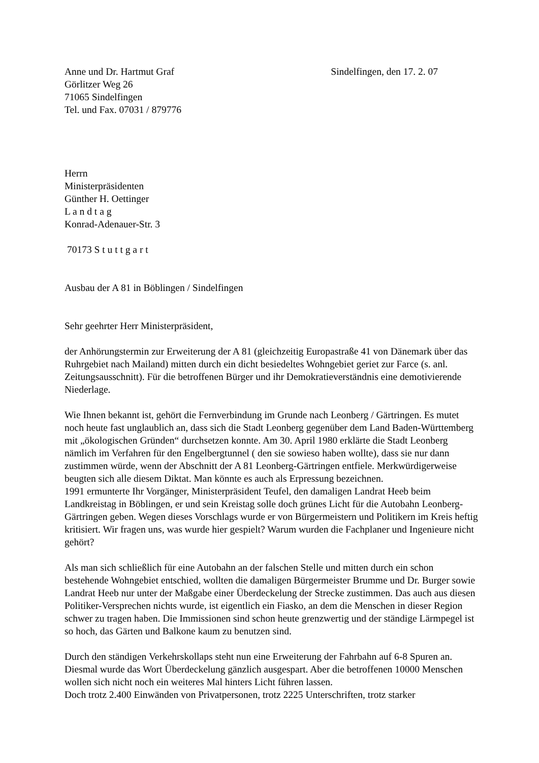Anne und Dr. Hartmut Graf Sindelfingen, den 17. 2. 07
Görlitzer Weg 26
71065 Sindelfingen
Tel. und Fax. 07031 / 879776
Herrn
Ministerpräsidenten
Günther H. Oettinger
L a n d t a g
Konrad-Adenauer-Str. 3
70173 S t u t t g a r t
Ausbau der A 81 in Böblingen / Sindelfingen
Sehr geehrter Herr Ministerpräsident,
der Anhörungstermin zur Erweiterung der A 81 (gleichzeitig Europastraße 41 von Dänemark über das Ruhrgebiet nach Mailand) mitten durch ein dicht besiedeltes Wohngebiet geriet zur Farce (s. anl. Zeitungsausschnitt). Für die betroffenen Bürger und ihr Demokratieverständnis eine demotivierende Niederlage.
Wie Ihnen bekannt ist, gehört die Fernverbindung im Grunde nach Leonberg / Gärtringen. Es mutet noch heute fast unglaublich an, dass sich die Stadt Leonberg gegenüber dem Land Baden-Württemberg mit „ökologischen Gründen“ durchsetzen konnte. Am 30. April 1980 erklärte die Stadt Leonberg nämlich im Verfahren für den Engelbergtunnel ( den sie sowieso haben wollte), dass sie nur dann zustimmen würde, wenn der Abschnitt der A 81 Leonberg-Gärtringen entfiele. Merkwürdigerweise beugten sich alle diesem Diktat. Man könnte es auch als Erpressung bezeichnen.
1991 ermunterte Ihr Vorgänger, Ministerpräsident Teufel, den damaligen Landrat Heeb beim Landkreistag in Böblingen, er und sein Kreistag solle doch grünes Licht für die Autobahn Leonberg-Gärtringen geben. Wegen dieses Vorschlags wurde er von Bürgermeistern und Politikern im Kreis heftig kritisiert. Wir fragen uns, was wurde hier gespielt? Warum wurden die Fachplaner und Ingenieure nicht gehört?
Als man sich schließlich für eine Autobahn an der falschen Stelle und mitten durch ein schon bestehende Wohngebiet entschied, wollten die damaligen Bürgermeister Brumme und Dr. Burger sowie Landrat Heeb nur unter der Maßgabe einer Überdeckelung der Strecke zustimmen. Das auch aus diesen Politiker-Versprechen nichts wurde, ist eigentlich ein Fiasko, an dem die Menschen in dieser Region schwer zu tragen haben. Die Immissionen sind schon heute grenzwertig und der ständige Lärmpegel ist so hoch, das Gärten und Balkone kaum zu benutzen sind.
Durch den ständigen Verkehrskollaps steht nun eine Erweiterung der Fahrbahn auf 6-8 Spuren an. Diesmal wurde das Wort Überdeckelung gänzlich ausgespart. Aber die betroffenen 10000 Menschen wollen sich nicht noch ein weiteres Mal hinters Licht führen lassen.
Doch trotz 2.400 Einwänden von Privatpersonen, trotz 2225 Unterschriften, trotz starker